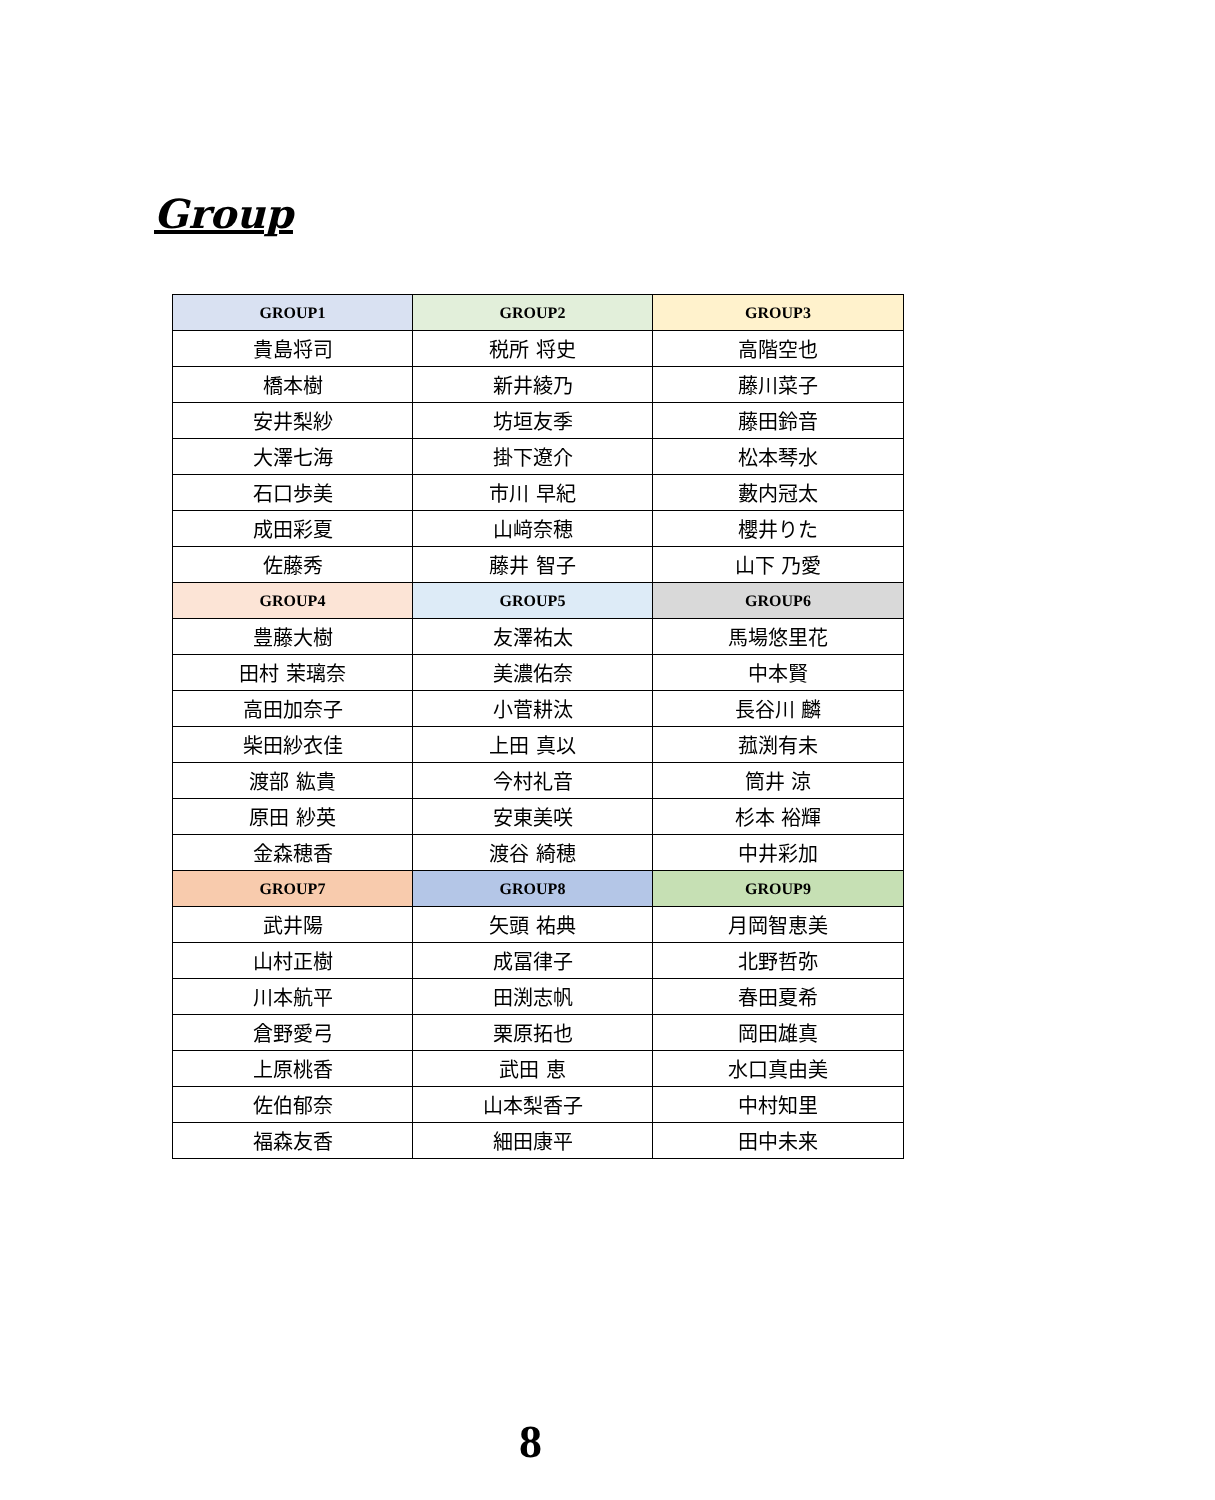Group
| GROUP1 | GROUP2 | GROUP3 |
| --- | --- | --- |
| 貴島将司 | 税所 将史 | 高階空也 |
| 橋本樹 | 新井綾乃 | 藤川菜子 |
| 安井梨紗 | 坊垣友季 | 藤田鈴音 |
| 大澤七海 | 掛下遼介 | 松本琴水 |
| 石口歩美 | 市川 早紀 | 藪内冠太 |
| 成田彩夏 | 山﨑奈穂 | 櫻井りた |
| 佐藤秀 | 藤井 智子 | 山下 乃愛 |
| GROUP4 | GROUP5 | GROUP6 |
| 豊藤大樹 | 友澤祐太 | 馬場悠里花 |
| 田村 茉璃奈 | 美濃佑奈 | 中本賢 |
| 高田加奈子 | 小菅耕汰 | 長谷川 麟 |
| 柴田紗衣佳 | 上田 真以 | 菰渕有未 |
| 渡部 紘貴 | 今村礼音 | 筒井 涼 |
| 原田 紗英 | 安東美咲 | 杉本 裕輝 |
| 金森穂香 | 渡谷 綺穂 | 中井彩加 |
| GROUP7 | GROUP8 | GROUP9 |
| 武井陽 | 矢頭 祐典 | 月岡智恵美 |
| 山村正樹 | 成冨律子 | 北野哲弥 |
| 川本航平 | 田渕志帆 | 春田夏希 |
| 倉野愛弓 | 栗原拓也 | 岡田雄真 |
| 上原桃香 | 武田 恵 | 水口真由美 |
| 佐伯郁奈 | 山本梨香子 | 中村知里 |
| 福森友香 | 細田康平 | 田中未来 |
8